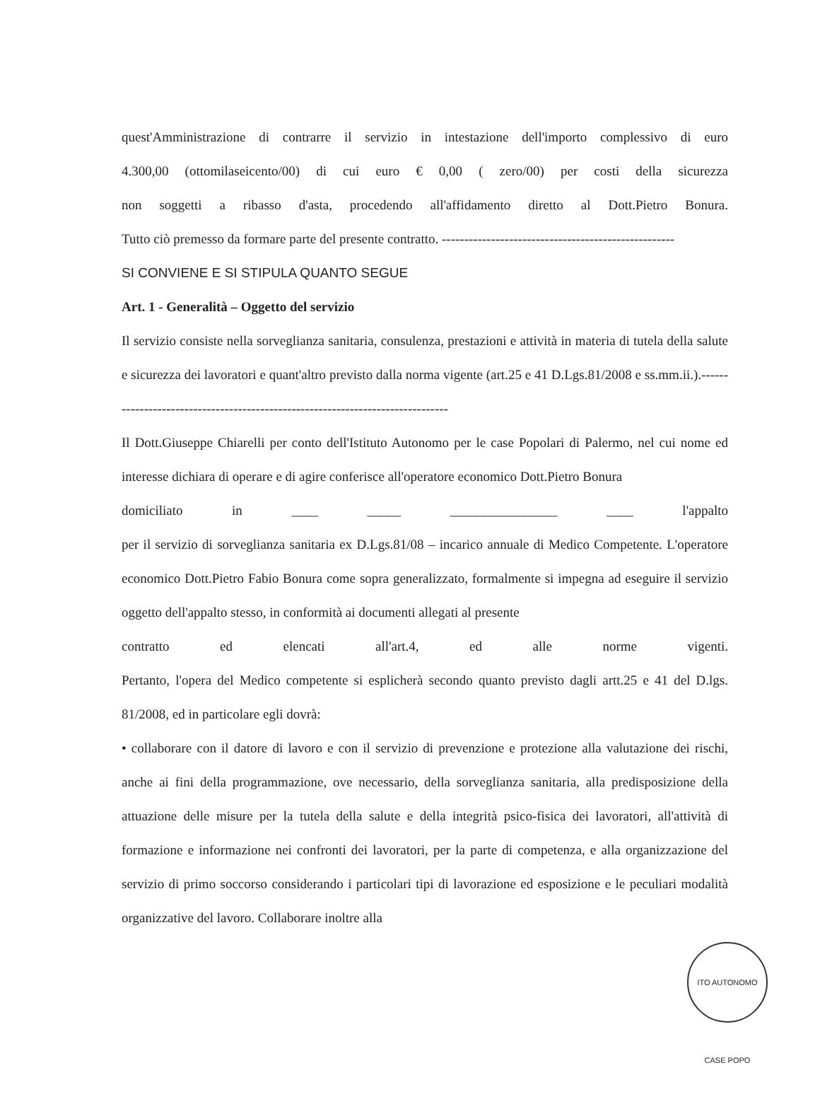quest'Amministrazione di contrarre il servizio in intestazione dell'importo complessivo di euro
4.300,00 (ottomilaseicento/00) di cui euro € 0,00 ( zero/00) per costi della sicurezza
non soggetti a ribasso d'asta, procedendo all'affidamento diretto al Dott.Pietro Bonura.
Tutto ciò premesso da formare parte del presente contratto. ----------------------------------------------------
SI CONVIENE E SI STIPULA QUANTO SEGUE
Art. 1 - Generalità – Oggetto del servizio
Il servizio consiste nella sorveglianza sanitaria, consulenza, prestazioni e attività in materia di tutela della salute e sicurezza dei lavoratori e quant'altro previsto dalla norma vigente (art.25 e 41 D.Lgs.81/2008 e ss.mm.ii.).-------------------------------------------------------------------------------
Il Dott.Giuseppe Chiarelli per conto dell'Istituto Autonomo per le case Popolari di Palermo, nel cui nome ed interesse dichiara di operare e di agire conferisce all'operatore economico Dott.Pietro Bonura
domiciliato in ____ _____ ________________ ____ l'appalto
per il servizio di sorveglianza sanitaria ex D.Lgs.81/08 – incarico annuale di Medico Competente. L'operatore economico Dott.Pietro Fabio Bonura come sopra generalizzato, formalmente si impegna ad eseguire il servizio oggetto dell'appalto stesso, in conformità ai documenti allegati al presente
contratto ed elencati all'art.4, ed alle norme vigenti.
Pertanto, l'opera del Medico competente si esplicherà secondo quanto previsto dagli artt.25 e 41 del D.lgs. 81/2008, ed in particolare egli dovrà:
• collaborare con il datore di lavoro e con il servizio di prevenzione e protezione alla valutazione dei rischi, anche ai fini della programmazione, ove necessario, della sorveglianza sanitaria, alla predisposizione della attuazione delle misure per la tutela della salute e della integrità psico-fisica dei lavoratori, all'attività di formazione e informazione nei confronti dei lavoratori, per la parte di competenza, e alla organizzazione del servizio di primo soccorso considerando i particolari tipi di lavorazione ed esposizione e le peculiari modalità organizzative del lavoro. Collaborare inoltre alla
ITO AUTONOMO CASE POPO